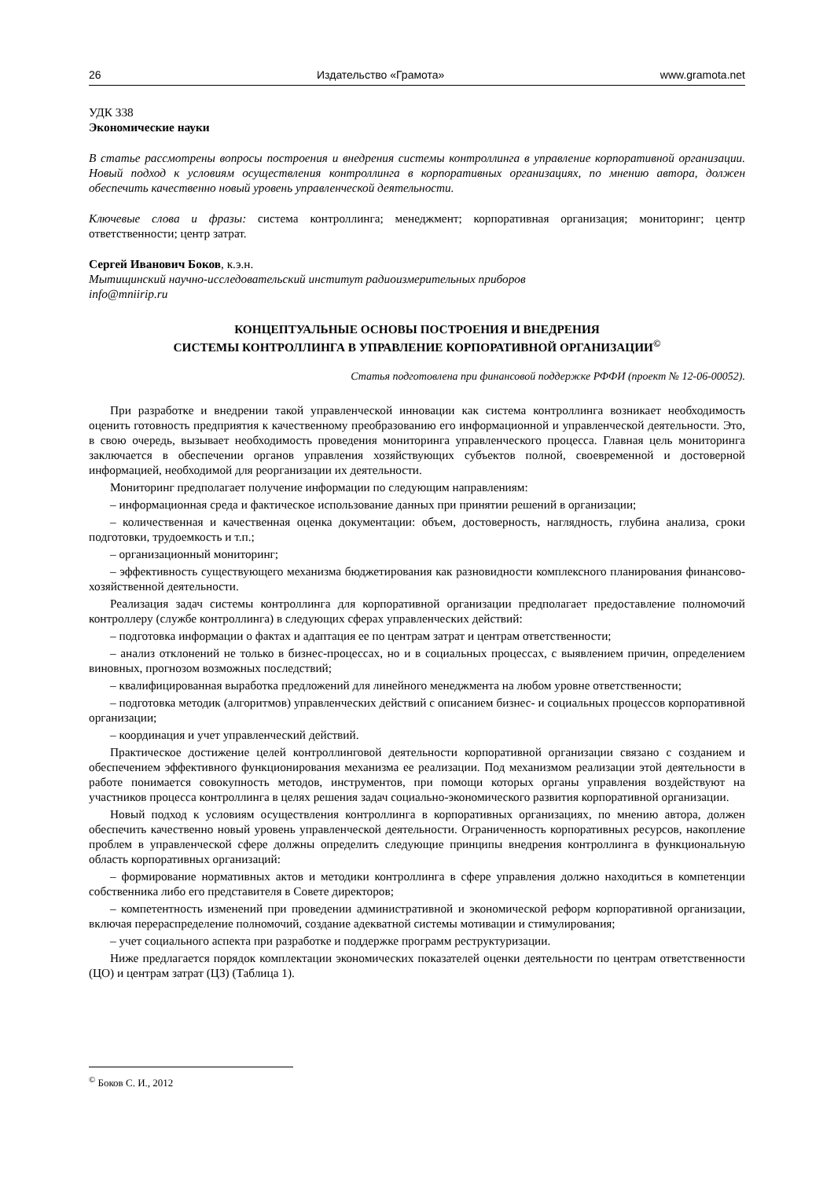26 Издательство «Грамота» www.gramota.net
УДК 338
Экономические науки
В статье рассмотрены вопросы построения и внедрения системы контроллинга в управление корпоративной организации. Новый подход к условиям осуществления контроллинга в корпоративных организациях, по мнению автора, должен обеспечить качественно новый уровень управленческой деятельности.
Ключевые слова и фразы: система контроллинга; менеджмент; корпоративная организация; мониторинг; центр ответственности; центр затрат.
Сергей Иванович Боков, к.э.н.
Мытищинский научно-исследовательский институт радиоизмерительных приборов
info@mniirip.ru
КОНЦЕПТУАЛЬНЫЕ ОСНОВЫ ПОСТРОЕНИЯ И ВНЕДРЕНИЯ
СИСТЕМЫ КОНТРОЛЛИНГА В УПРАВЛЕНИЕ КОРПОРАТИВНОЙ ОРГАНИЗАЦИИ<sup>©</sup>
Статья подготовлена при финансовой поддержке РФФИ (проект № 12-06-00052).
При разработке и внедрении такой управленческой инновации как система контроллинга возникает необходимость оценить готовность предприятия к качественному преобразованию его информационной и управленческой деятельности. Это, в свою очередь, вызывает необходимость проведения мониторинга управленческого процесса. Главная цель мониторинга заключается в обеспечении органов управления хозяйствующих субъектов полной, своевременной и достоверной информацией, необходимой для реорганизации их деятельности.
Мониторинг предполагает получение информации по следующим направлениям:
– информационная среда и фактическое использование данных при принятии решений в организации;
– количественная и качественная оценка документации: объем, достоверность, наглядность, глубина анализа, сроки подготовки, трудоемкость и т.п.;
– организационный мониторинг;
– эффективность существующего механизма бюджетирования как разновидности комплексного планирования финансово-хозяйственной деятельности.
Реализация задач системы контроллинга для корпоративной организации предполагает предоставление полномочий контроллеру (службе контроллинга) в следующих сферах управленческих действий:
– подготовка информации о фактах и адаптация ее по центрам затрат и центрам ответственности;
– анализ отклонений не только в бизнес-процессах, но и в социальных процессах, с выявлением причин, определением виновных, прогнозом возможных последствий;
– квалифицированная выработка предложений для линейного менеджмента на любом уровне ответственности;
– подготовка методик (алгоритмов) управленческих действий с описанием бизнес- и социальных процессов корпоративной организации;
– координация и учет управленческий действий.
Практическое достижение целей контроллинговой деятельности корпоративной организации связано с созданием и обеспечением эффективного функционирования механизма ее реализации. Под механизмом реализации этой деятельности в работе понимается совокупность методов, инструментов, при помощи которых органы управления воздействуют на участников процесса контроллинга в целях решения задач социально-экономического развития корпоративной организации.
Новый подход к условиям осуществления контроллинга в корпоративных организациях, по мнению автора, должен обеспечить качественно новый уровень управленческой деятельности. Ограниченность корпоративных ресурсов, накопление проблем в управленческой сфере должны определить следующие принципы внедрения контроллинга в функциональную область корпоративных организаций:
– формирование нормативных актов и методики контроллинга в сфере управления должно находиться в компетенции собственника либо его представителя в Совете директоров;
– компетентность изменений при проведении административной и экономической реформ корпоративной организации, включая перераспределение полномочий, создание адекватной системы мотивации и стимулирования;
– учет социального аспекта при разработке и поддержке программ реструктуризации.
Ниже предлагается порядок комплектации экономических показателей оценки деятельности по центрам ответственности (ЦО) и центрам затрат (ЦЗ) (Таблица 1).
<sup>©</sup> Боков С. И., 2012